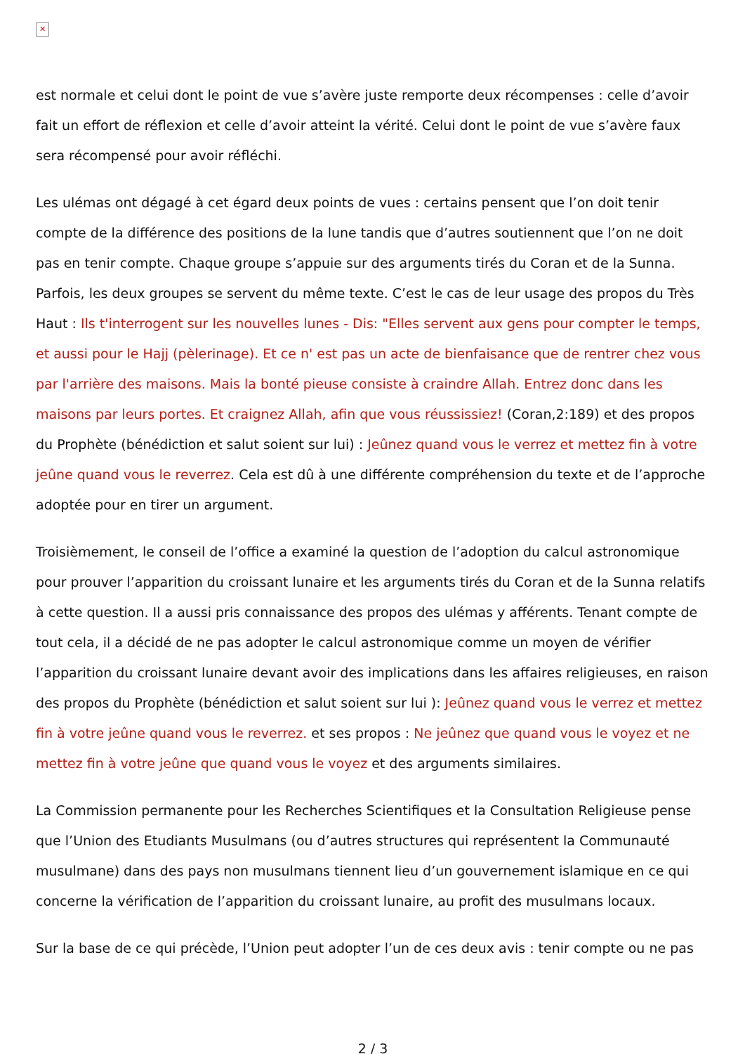✕
est normale et celui dont le point de vue s’avère juste remporte deux récompenses : celle d’avoir fait un effort de réflexion et celle d’avoir atteint la vérité. Celui dont le point de vue s’avère faux sera récompensé pour avoir réfléchi.
Les ulémas ont dégagé à cet égard deux points de vues : certains pensent que l’on doit tenir compte de la différence des positions de la lune tandis que d’autres soutiennent que l’on ne doit pas en tenir compte. Chaque groupe s’appuie sur des arguments tirés du Coran et de la Sunna. Parfois, les deux groupes se servent du même texte. C’est le cas de leur usage des propos du Très Haut : Ils t'interrogent sur les nouvelles lunes - Dis: "Elles servent aux gens pour compter le temps, et aussi pour le Hajj (pèlerinage). Et ce n' est pas un acte de bienfaisance que de rentrer chez vous par l'arrière des maisons. Mais la bonté pieuse consiste à craindre Allah. Entrez donc dans les maisons par leurs portes. Et craignez Allah, afin que vous réussissiez! (Coran,2:189) et des propos du Prophète (bénédiction et salut soient sur lui) : Jeûnez quand vous le verrez et mettez fin à votre jeûne quand vous le reverrez. Cela est dû à une différente compréhension du texte et de l’approche adoptée pour en tirer un argument.
Troisièmement, le conseil de l’office a examiné la question de l’adoption du calcul astronomique pour prouver l’apparition du croissant lunaire et les arguments tirés du Coran et de la Sunna relatifs à cette question. Il a aussi pris connaissance des propos des ulémas y afférents. Tenant compte de tout cela, il a décidé de ne pas adopter le calcul astronomique comme un moyen de vérifier l’apparition du croissant lunaire devant avoir des implications dans les affaires religieuses, en raison des propos du Prophète (bénédiction et salut soient sur lui ): Jeûnez quand vous le verrez et mettez fin à votre jeûne quand vous le reverrez. et ses propos : Ne jeûnez que quand vous le voyez et ne mettez fin à votre jeûne que quand vous le voyez et des arguments similaires.
La Commission permanente pour les Recherches Scientifiques et la Consultation Religieuse pense que l’Union des Etudiants Musulmans (ou d’autres structures qui représentent la Communauté musulmane) dans des pays non musulmans tiennent lieu d’un gouvernement islamique en ce qui concerne la vérification de l’apparition du croissant lunaire, au profit des musulmans locaux.
Sur la base de ce qui précède, l’Union peut adopter l’un de ces deux avis : tenir compte ou ne pas
2 / 3